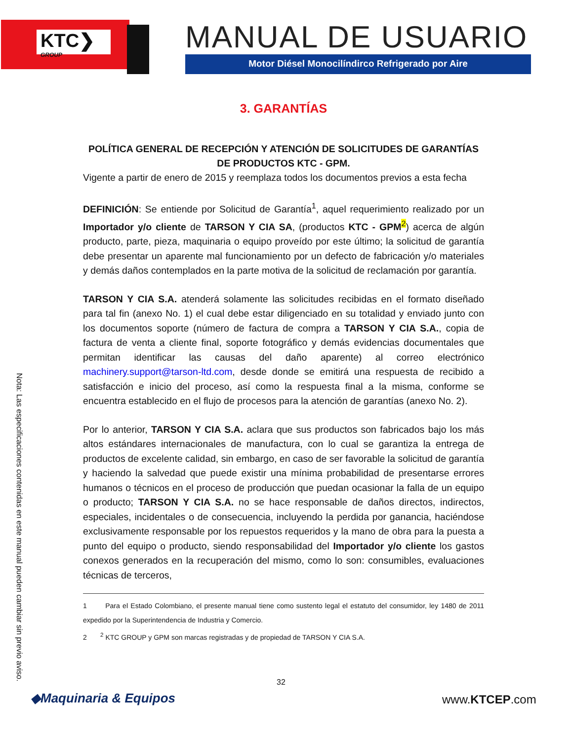KTC❯
GROUP
MANUAL DE USUARIO
Motor Diésel Monocilíndirco Refrigerado por Aire
3. GARANTÍAS
POLÍTICA GENERAL DE RECEPCIÓN Y ATENCIÓN DE SOLICITUDES DE GARANTÍAS DE PRODUCTOS KTC - GPM.
Vigente a partir de enero de 2015 y reemplaza todos los documentos previos a esta fecha
DEFINICIÓN: Se entiende por Solicitud de Garantía<sup>1</sup>, aquel requerimiento realizado por un Importador y/o cliente de TARSON Y CIA SA, (productos KTC - GPM<sup>2</sup>) acerca de algún producto, parte, pieza, maquinaria o equipo proveído por este último; la solicitud de garantía debe presentar un aparente mal funcionamiento por un defecto de fabricación y/o materiales y demás daños contemplados en la parte motiva de la solicitud de reclamación por garantía.
TARSON Y CIA S.A. atenderá solamente las solicitudes recibidas en el formato diseñado para tal fin (anexo No. 1) el cual debe estar diligenciado en su totalidad y enviado junto con los documentos soporte (número de factura de compra a TARSON Y CIA S.A., copia de factura de venta a cliente final, soporte fotográfico y demás evidencias documentales que permitan identificar las causas del daño aparente) al correo electrónico machinery.support@tarson-ltd.com, desde donde se emitirá una respuesta de recibido a satisfacción e inicio del proceso, así como la respuesta final a la misma, conforme se encuentra establecido en el flujo de procesos para la atención de garantías (anexo No. 2).
Por lo anterior, TARSON Y CIA S.A. aclara que sus productos son fabricados bajo los más altos estándares internacionales de manufactura, con lo cual se garantiza la entrega de productos de excelente calidad, sin embargo, en caso de ser favorable la solicitud de garantía y haciendo la salvedad que puede existir una mínima probabilidad de presentarse errores humanos o técnicos en el proceso de producción que puedan ocasionar la falla de un equipo o producto; TARSON Y CIA S.A. no se hace responsable de daños directos, indirectos, especiales, incidentales o de consecuencia, incluyendo la perdida por ganancia, haciéndose exclusivamente responsable por los repuestos requeridos y la mano de obra para la puesta a punto del equipo o producto, siendo responsabilidad del Importador y/o cliente los gastos conexos generados en la recuperación del mismo, como lo son: consumibles, evaluaciones técnicas de terceros,
1 Para el Estado Colombiano, el presente manual tiene como sustento legal el estatuto del consumidor, ley 1480 de 2011 expedido por la Superintendencia de Industria y Comercio.
2 <sup>2</sup> KTC GROUP y GPM son marcas registradas y de propiedad de TARSON Y CIA S.A.
Nota: Las especificaciones contenidas en este manual pueden cambiar sin previo aviso.
32
◆Maquinaria & Equipos www.KTCEP.com